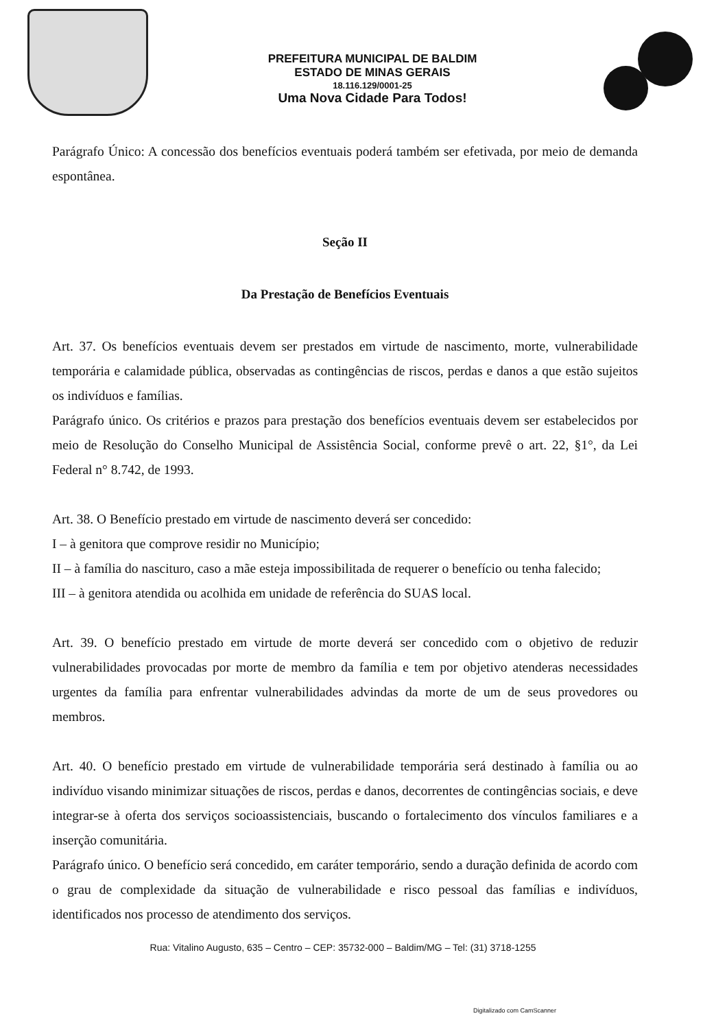PREFEITURA MUNICIPAL DE BALDIM
ESTADO DE MINAS GERAIS
18.116.129/0001-25
Uma Nova Cidade Para Todos!
Parágrafo Único: A concessão dos benefícios eventuais poderá também ser efetivada, por meio de demanda espontânea.
Seção II
Da Prestação de Benefícios Eventuais
Art. 37. Os benefícios eventuais devem ser prestados em virtude de nascimento, morte, vulnerabilidade temporária e calamidade pública, observadas as contingências de riscos, perdas e danos a que estão sujeitos os indivíduos e famílias.
Parágrafo único. Os critérios e prazos para prestação dos benefícios eventuais devem ser estabelecidos por meio de Resolução do Conselho Municipal de Assistência Social, conforme prevê o art. 22, §1°, da Lei Federal n° 8.742, de 1993.
Art. 38. O Benefício prestado em virtude de nascimento deverá ser concedido:
I – à genitora que comprove residir no Município;
II – à família do nascituro, caso a mãe esteja impossibilitada de requerer o benefício ou tenha falecido;
III – à genitora atendida ou acolhida em unidade de referência do SUAS local.
Art. 39. O benefício prestado em virtude de morte deverá ser concedido com o objetivo de reduzir vulnerabilidades provocadas por morte de membro da família e tem por objetivo atenderas necessidades urgentes da família para enfrentar vulnerabilidades advindas da morte de um de seus provedores ou membros.
Art. 40. O benefício prestado em virtude de vulnerabilidade temporária será destinado à família ou ao indivíduo visando minimizar situações de riscos, perdas e danos, decorrentes de contingências sociais, e deve integrar-se à oferta dos serviços socioassistenciais, buscando o fortalecimento dos vínculos familiares e a inserção comunitária.
Parágrafo único. O benefício será concedido, em caráter temporário, sendo a duração definida de acordo com o grau de complexidade da situação de vulnerabilidade e risco pessoal das famílias e indivíduos, identificados nos processo de atendimento dos serviços.
Rua: Vitalino Augusto, 635 – Centro – CEP: 35732-000 – Baldim/MG – Tel: (31) 3718-1255
Digitalizado com CamScanner